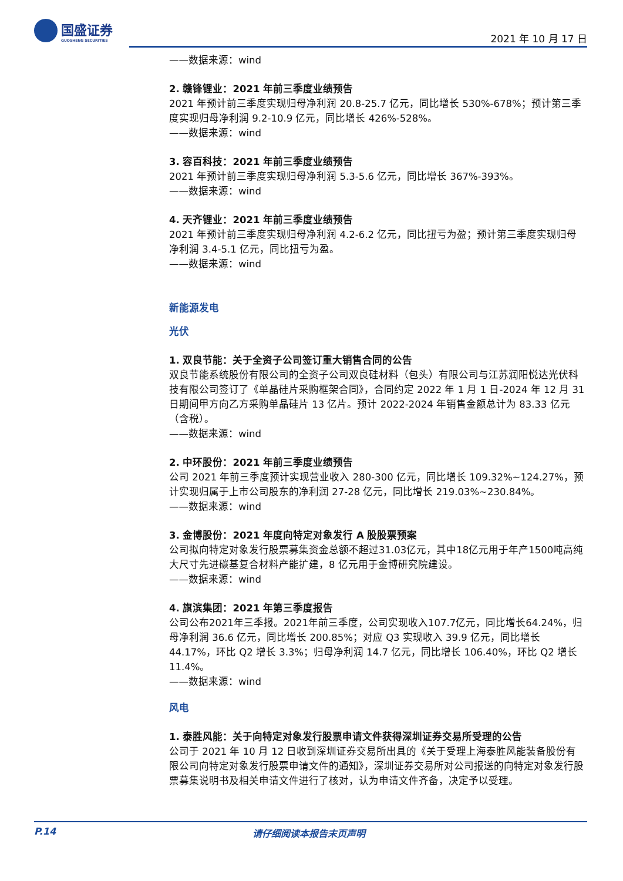国盛证券
GUOSHENG SECURITIES
2021 年 10 月 17 日
——数据来源：wind
2. 赣锋锂业：2021 年前三季度业绩预告
2021 年预计前三季度实现归母净利润 20.8-25.7 亿元，同比增长 530%-678%；预计第三季度实现归母净利润 9.2-10.9 亿元，同比增长 426%-528%。
——数据来源：wind
3. 容百科技：2021 年前三季度业绩预告
2021 年预计前三季度实现归母净利润 5.3-5.6 亿元，同比增长 367%-393%。
——数据来源：wind
4. 天齐锂业：2021 年前三季度业绩预告
2021 年预计前三季度实现归母净利润 4.2-6.2 亿元，同比扭亏为盈；预计第三季度实现归母净利润 3.4-5.1 亿元，同比扭亏为盈。
——数据来源：wind
新能源发电
光伏
1. 双良节能：关于全资子公司签订重大销售合同的公告
双良节能系统股份有限公司的全资子公司双良硅材料（包头）有限公司与江苏润阳悦达光伏科技有限公司签订了《单晶硅片采购框架合同》，合同约定 2022 年 1 月 1 日-2024 年 12 月 31 日期间甲方向乙方采购单晶硅片 13 亿片。预计 2022-2024 年销售金额总计为 83.33 亿元（含税）。
——数据来源：wind
2. 中环股份：2021 年前三季度业绩预告
公司 2021 年前三季度预计实现营业收入 280-300 亿元，同比增长 109.32%~124.27%，预计实现归属于上市公司股东的净利润 27-28 亿元，同比增长 219.03%~230.84%。
——数据来源：wind
3. 金博股份：2021 年度向特定对象发行 A 股股票预案
公司拟向特定对象发行股票募集资金总额不超过31.03亿元，其中18亿元用于年产1500吨高纯大尺寸先进碳基复合材料产能扩建，8 亿元用于金博研究院建设。
——数据来源：wind
4. 旗滨集团：2021 年第三季度报告
公司公布2021年三季报。2021年前三季度，公司实现收入107.7亿元，同比增长64.24%，归母净利润 36.6 亿元，同比增长 200.85%；对应 Q3 实现收入 39.9 亿元，同比增长 44.17%，环比 Q2 增长 3.3%；归母净利润 14.7 亿元，同比增长 106.40%，环比 Q2 增长 11.4%。
——数据来源：wind
风电
1. 泰胜风能：关于向特定对象发行股票申请文件获得深圳证券交易所受理的公告
公司于 2021 年 10 月 12 日收到深圳证券交易所出具的《关于受理上海泰胜风能装备股份有限公司向特定对象发行股票申请文件的通知》，深圳证券交易所对公司报送的向特定对象发行股票募集说明书及相关申请文件进行了核对，认为申请文件齐备，决定予以受理。
P.14 请仔细阅读本报告末页声明